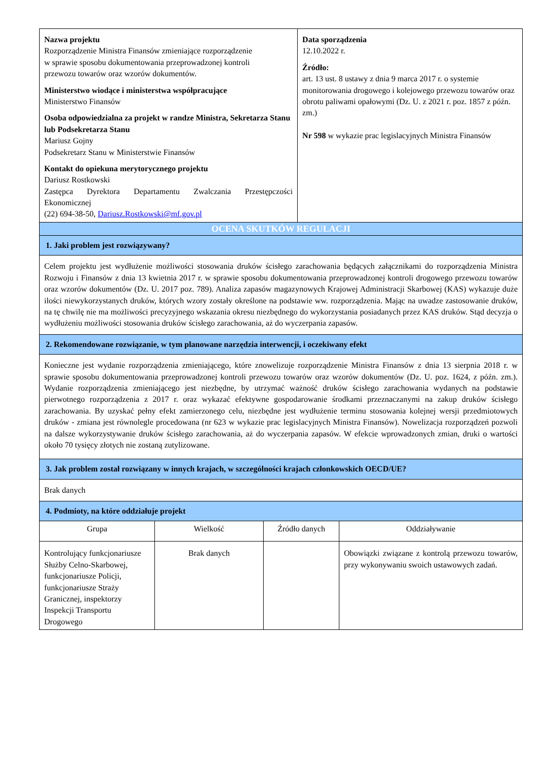| Nazwa projektu Rozporządzenie Ministra Finansów zmieniające rozporządzenie w sprawie sposobu dokumentowania przeprowadzonej kontroli przewozu towarów oraz wzorów dokumentów. Ministerstwo wiodące i ministerstwa współpracujące Ministerstwo Finansów Osoba odpowiedzialna za projekt w randze Ministra, Sekretarza Stanu lub Podsekretarza Stanu Mariusz Gojny Podsekretarz Stanu w Ministerstwie Finansów Kontakt do opiekuna merytorycznego projektu Dariusz Rostkowski Zastępca Dyrektora Departamentu Zwalczania Przestępczości Ekonomicznej (22) 694-38-50, Dariusz.Rostkowski@mf.gov.pl | | | Data sporządzenia 12.10.2022 r. Źródło: art. 13 ust. 8 ustawy z dnia 9 marca 2017 r. o systemie monitorowania drogowego i kolejowego przewozu towarów oraz obrotu paliwami opałowymi (Dz. U. z 2021 r. poz. 1857 z późn. zm.) Nr 598 w wykazie prac legislacyjnych Ministra Finansów | |
| OCENA SKUTKÓW REGULACJI | | | | |
| 1. Jaki problem jest rozwiązywany? | | | | |
| Celem projektu jest wydłużenie możliwości stosowania druków ścisłego zarachowania będących załącznikami do rozporządzenia Ministra Rozwoju i Finansów z dnia 13 kwietnia 2017 r. w sprawie sposobu dokumentowania przeprowadzonej kontroli drogowego przewozu towarów oraz wzorów dokumentów (Dz. U. 2017 poz. 789). Analiza zapasów magazynowych Krajowej Administracji Skarbowej (KAS) wykazuje duże ilości niewykorzystanych druków, których wzory zostały określone na podstawie ww. rozporządzenia. Mając na uwadze zastosowanie druków, na tę chwilę nie ma możliwości precyzyjnego wskazania okresu niezbędnego do wykorzystania posiadanych przez KAS druków. Stąd decyzja o wydłużeniu możliwości stosowania druków ścisłego zarachowania, aż do wyczerpania zapasów. | | | | |
| 2. Rekomendowane rozwiązanie, w tym planowane narzędzia interwencji, i oczekiwany efekt | | | | |
| Konieczne jest wydanie rozporządzenia zmieniającego, które znowelizuje rozporządzenie Ministra Finansów z dnia 13 sierpnia 2018 r. w sprawie sposobu dokumentowania przeprowadzonej kontroli przewozu towarów oraz wzorów dokumentów (Dz. U. poz. 1624, z późn. zm.). Wydanie rozporządzenia zmieniającego jest niezbędne, by utrzymać ważność druków ścisłego zarachowania wydanych na podstawie pierwotnego rozporządzenia z 2017 r. oraz wykazać efektywne gospodarowanie środkami przeznaczanymi na zakup druków ścisłego zarachowania. By uzyskać pełny efekt zamierzonego celu, niezbędne jest wydłużenie terminu stosowania kolejnej wersji przedmiotowych druków - zmiana jest równolegle procedowana (nr 623 w wykazie prac legislacyjnych Ministra Finansów). Nowelizacja rozporządzeń pozwoli na dalsze wykorzystywanie druków ścisłego zarachowania, aż do wyczerpania zapasów. W efekcie wprowadzonych zmian, druki o wartości około 70 tysięcy złotych nie zostaną zutylizowane. | | | | |
| 3. Jak problem został rozwiązany w innych krajach, w szczególności krajach członkowskich OECD/UE? | | | | |
| Brak danych | | | | |
| 4. Podmioty, na które oddziałuje projekt | | | | |
| Grupa | Wielkość | Źródło danych | | Oddziaływanie |
| Kontrolujący funkcjonariusze Służby Celno-Skarbowej, funkcjonariusze Policji, funkcjonariusze Straży Granicznej, inspektorzy Inspekcji Transportu Drogowego | Brak danych | | | Obowiązki związane z kontrolą przewozu towarów, przy wykonywaniu swoich ustawowych zadań. |